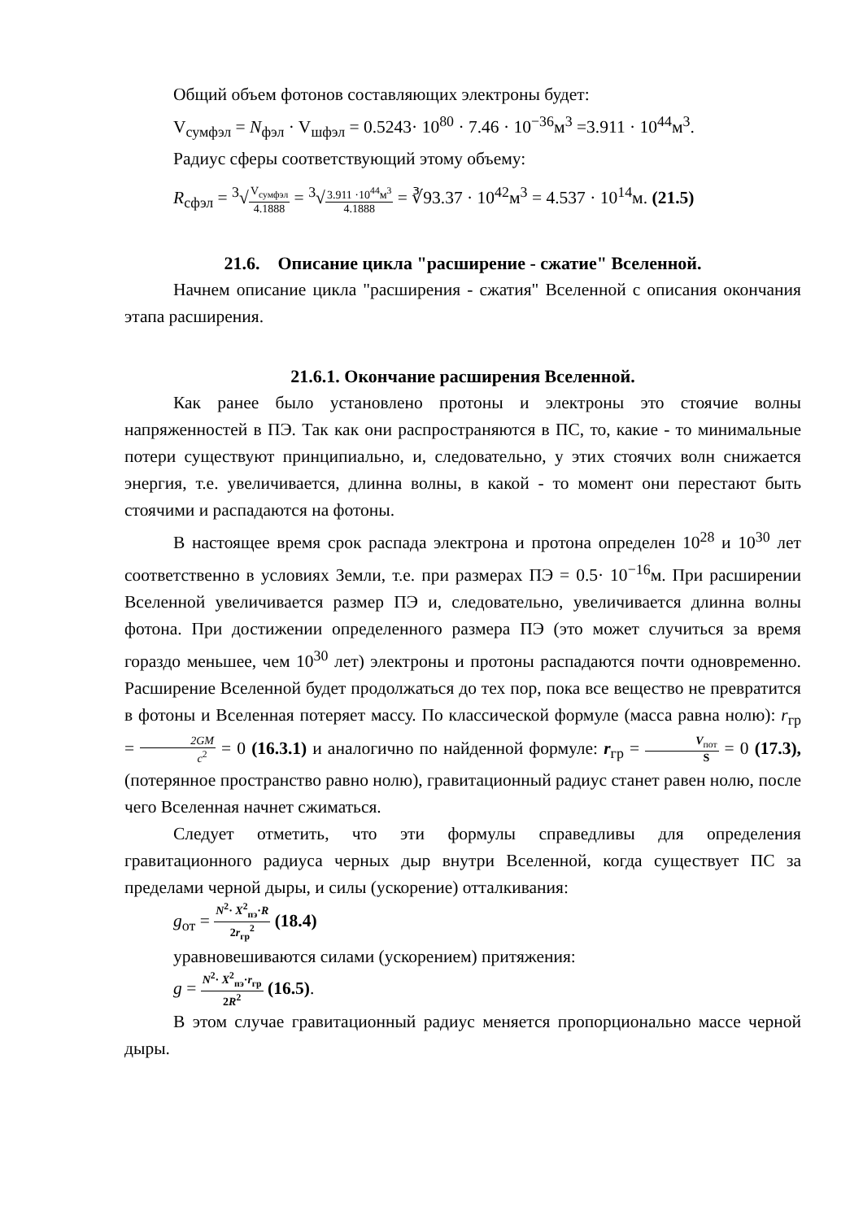Общий объем фотонов составляющих электроны будет:
V<sub>сумфэл</sub> = N<sub>фэл</sub> · V<sub>шфэл</sub> = 0.5243· 10<sup>80</sup> · 7.46 · 10<sup>−36</sup>м<sup>3</sup> =3.911 · 10<sup>44</sup>м<sup>3</sup>.
Радиус сферы соответствующий этому объему:
R<sub>сфэл</sub> = <sup>3</sup>√V<sub>сумфэл</sub> 4.1888 = <sup>3</sup>√3.911 ·10<sup>44</sup>м<sup>3</sup> 4.1888 = ∛93.37 · 10<sup>42</sup>м<sup>3</sup> = 4.537 · 10<sup>14</sup>м. (21.5)
21.6. Описание цикла "расширение - сжатие" Вселенной.
Начнем описание цикла "расширения - сжатия" Вселенной с описания окончания этапа расширения.
21.6.1. Окончание расширения Вселенной.
Как ранее было установлено протоны и электроны это стоячие волны напряженностей в ПЭ. Так как они распространяются в ПС, то, какие - то минимальные потери существуют принципиально, и, следовательно, у этих стоячих волн снижается энергия, т.е. увеличивается, длинна волны, в какой - то момент они перестают быть стоячими и распадаются на фотоны.
В настоящее время срок распада электрона и протона определен 10<sup>28</sup> и 10<sup>30</sup> лет соответственно в условиях Земли, т.е. при размерах ПЭ = 0.5· 10<sup>−16</sup>м. При расширении Вселенной увеличивается размер ПЭ и, следовательно, увеличивается длинна волны фотона. При достижении определенного размера ПЭ (это может случиться за время гораздо меньшее, чем 10<sup>30</sup> лет) электроны и протоны распадаются почти одновременно. Расширение Вселенной будет продолжаться до тех пор, пока все вещество не превратится в фотоны и Вселенная потеряет массу. По классической формуле (масса равна нолю): r<sub>гр</sub> = 2GM c<sup>2</sup> = 0 (16.3.1) и аналогично по найденной формуле: r<sub>гр</sub> = V<sub>пот</sub> S = 0 (17.3), (потерянное пространство равно нолю), гравитационный радиус станет равен нолю, после чего Вселенная начнет сжиматься.
Следует отметить, что эти формулы справедливы для определения гравитационного радиуса черных дыр внутри Вселенной, когда существует ПС за пределами черной дыры, и силы (ускорение) отталкивания:
g<sub>от</sub> = N<sup>2</sup>· X<sup>2</sup><sub>пэ</sub>·R 2r<sub>гр</sub><sup>2</sup> (18.4)
уравновешиваются силами (ускорением) притяжения:
g = N<sup>2</sup>· X<sup>2</sup><sub>пэ</sub>·r<sub>гр</sub> 2R<sup>2</sup> (16.5).
В этом случае гравитационный радиус меняется пропорционально массе черной дыры.